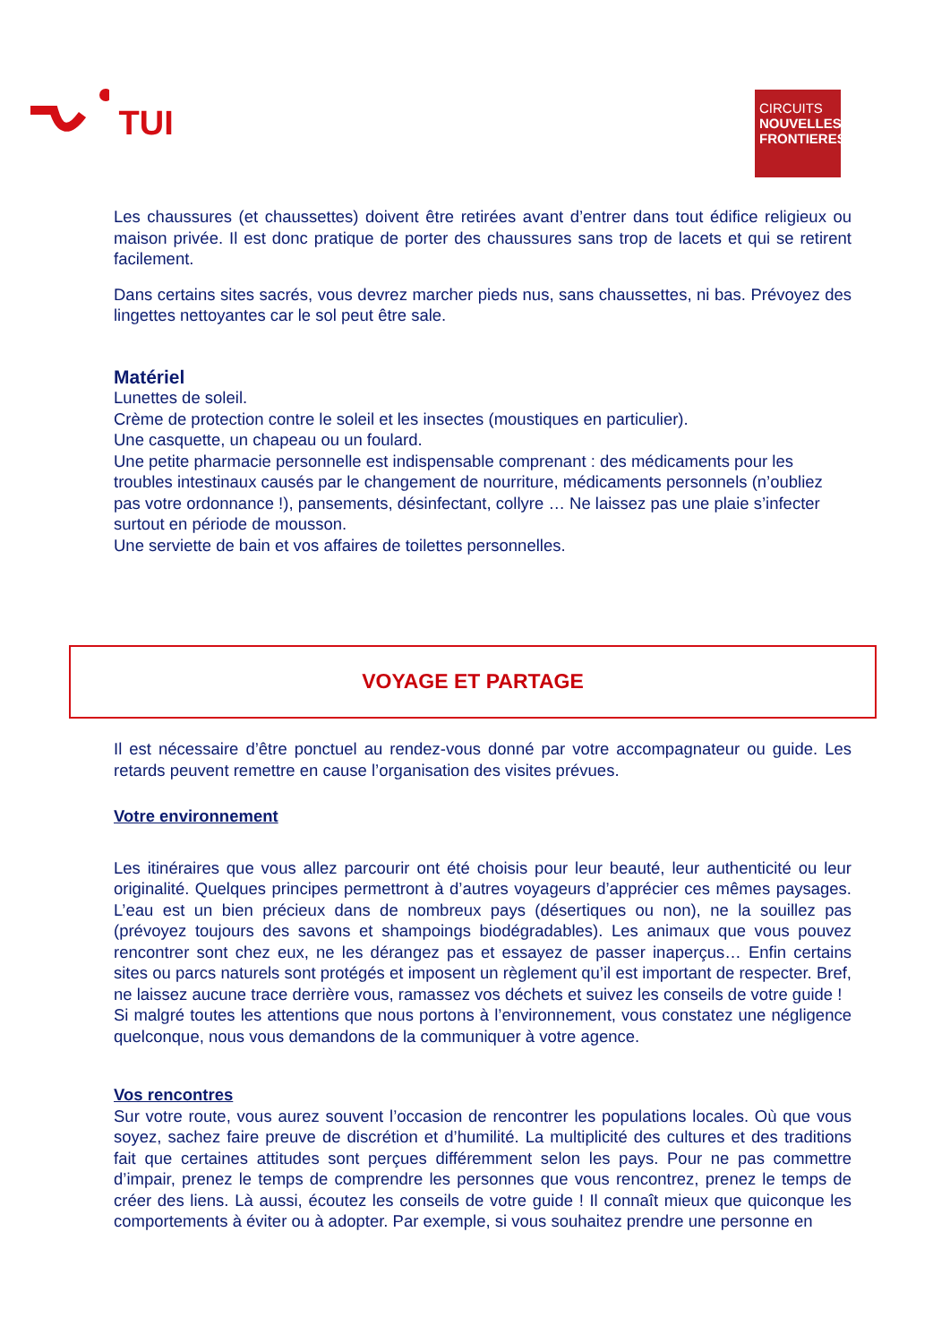TUI
CIRCUITS
NOUVELLES
FRONTIERES
Les chaussures (et chaussettes) doivent être retirées avant d’entrer dans tout édifice religieux ou maison privée. Il est donc pratique de porter des chaussures sans trop de lacets et qui se retirent facilement.
Dans certains sites sacrés, vous devrez marcher pieds nus, sans chaussettes, ni bas. Prévoyez des lingettes nettoyantes car le sol peut être sale.
Matériel
Lunettes de soleil.
Crème de protection contre le soleil et les insectes (moustiques en particulier).
Une casquette, un chapeau ou un foulard.
Une petite pharmacie personnelle est indispensable comprenant : des médicaments pour les troubles intestinaux causés par le changement de nourriture, médicaments personnels (n’oubliez pas votre ordonnance !), pansements, désinfectant, collyre … Ne laissez pas une plaie s’infecter surtout en période de mousson.
Une serviette de bain et vos affaires de toilettes personnelles.
VOYAGE ET PARTAGE
Il est nécessaire d’être ponctuel au rendez-vous donné par votre accompagnateur ou guide. Les retards peuvent remettre en cause l’organisation des visites prévues.
Votre environnement
Les itinéraires que vous allez parcourir ont été choisis pour leur beauté, leur authenticité ou leur originalité. Quelques principes permettront à d’autres voyageurs d’apprécier ces mêmes paysages. L’eau est un bien précieux dans de nombreux pays (désertiques ou non), ne la souillez pas (prévoyez toujours des savons et shampoings biodégradables). Les animaux que vous pouvez rencontrer sont chez eux, ne les dérangez pas et essayez de passer inaperçus… Enfin certains sites ou parcs naturels sont protégés et imposent un règlement qu’il est important de respecter. Bref, ne laissez aucune trace derrière vous, ramassez vos déchets et suivez les conseils de votre guide !
Si malgré toutes les attentions que nous portons à l’environnement, vous constatez une négligence quelconque, nous vous demandons de la communiquer à votre agence.
Vos rencontres
Sur votre route, vous aurez souvent l’occasion de rencontrer les populations locales. Où que vous soyez, sachez faire preuve de discrétion et d’humilité. La multiplicité des cultures et des traditions fait que certaines attitudes sont perçues différemment selon les pays. Pour ne pas commettre d’impair, prenez le temps de comprendre les personnes que vous rencontrez, prenez le temps de créer des liens. Là aussi, écoutez les conseils de votre guide ! Il connaît mieux que quiconque les comportements à éviter ou à adopter. Par exemple, si vous souhaitez prendre une personne en